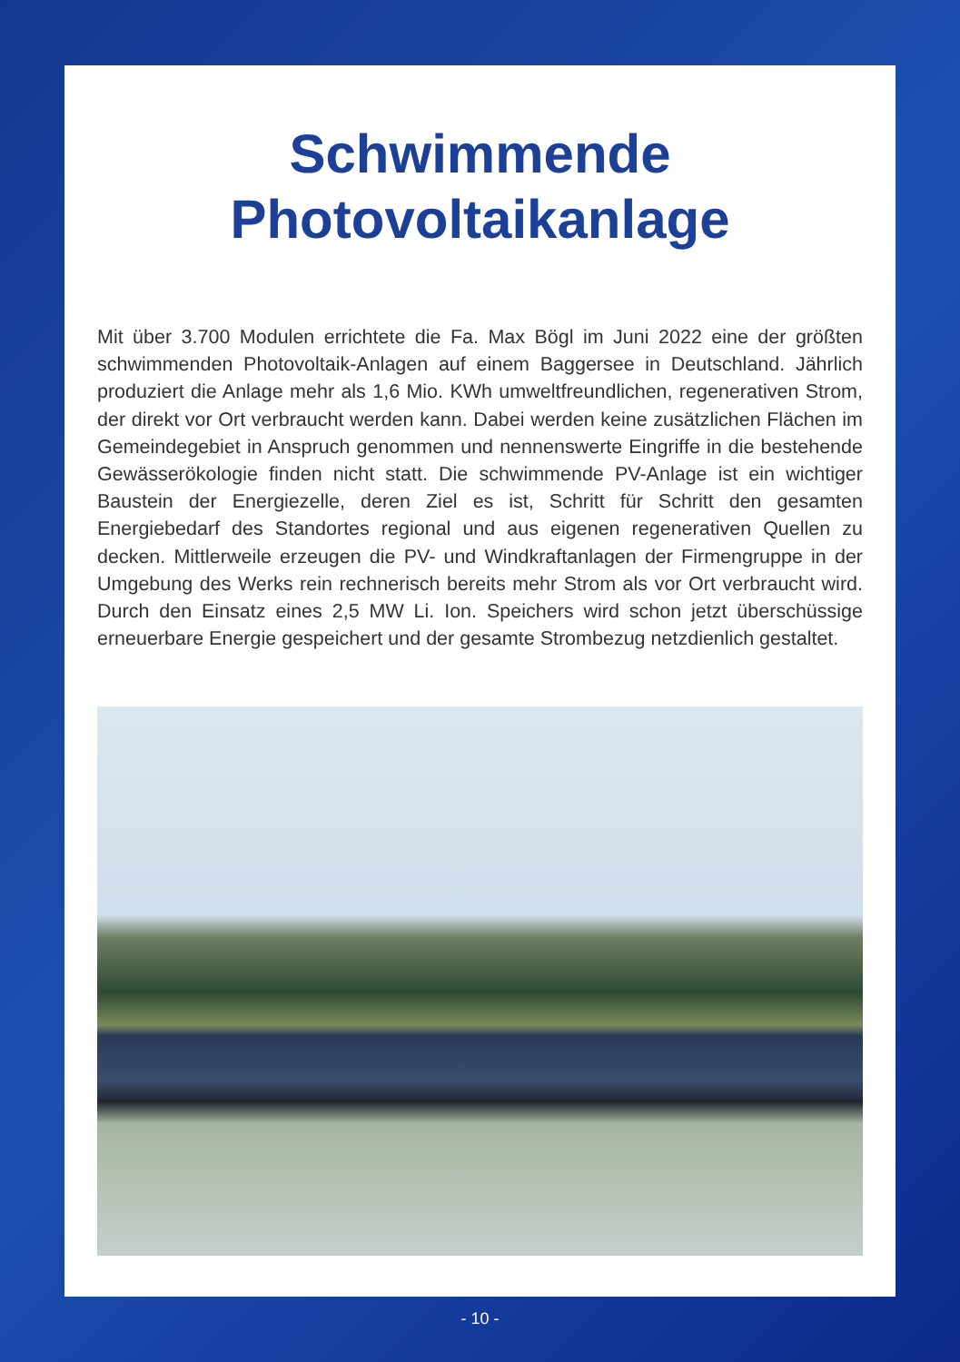Schwimmende
Photovoltaikanlage
Mit über 3.700 Modulen errichtete die Fa. Max Bögl im Juni 2022 eine der größten schwimmenden Photovoltaik-Anlagen auf einem Baggersee in Deutschland. Jährlich produziert die Anlage mehr als 1,6 Mio. KWh umweltfreundlichen, regenerativen Strom, der direkt vor Ort verbraucht werden kann. Dabei werden keine zusätzlichen Flächen im Gemeindegebiet in Anspruch genommen und nennenswerte Eingriffe in die bestehende Gewässerökologie finden nicht statt. Die schwimmende PV-Anlage ist ein wichtiger Baustein der Energiezelle, deren Ziel es ist, Schritt für Schritt den gesamten Energiebedarf des Standortes regional und aus eigenen regenerativen Quellen zu decken. Mittlerweile erzeugen die PV- und Windkraftanlagen der Firmengruppe in der Umgebung des Werks rein rechnerisch bereits mehr Strom als vor Ort verbraucht wird. Durch den Einsatz eines 2,5 MW Li. Ion. Speichers wird schon jetzt überschüssige erneuerbare Energie gespeichert und der gesamte Strombezug netzdienlich gestaltet.
- 10 -